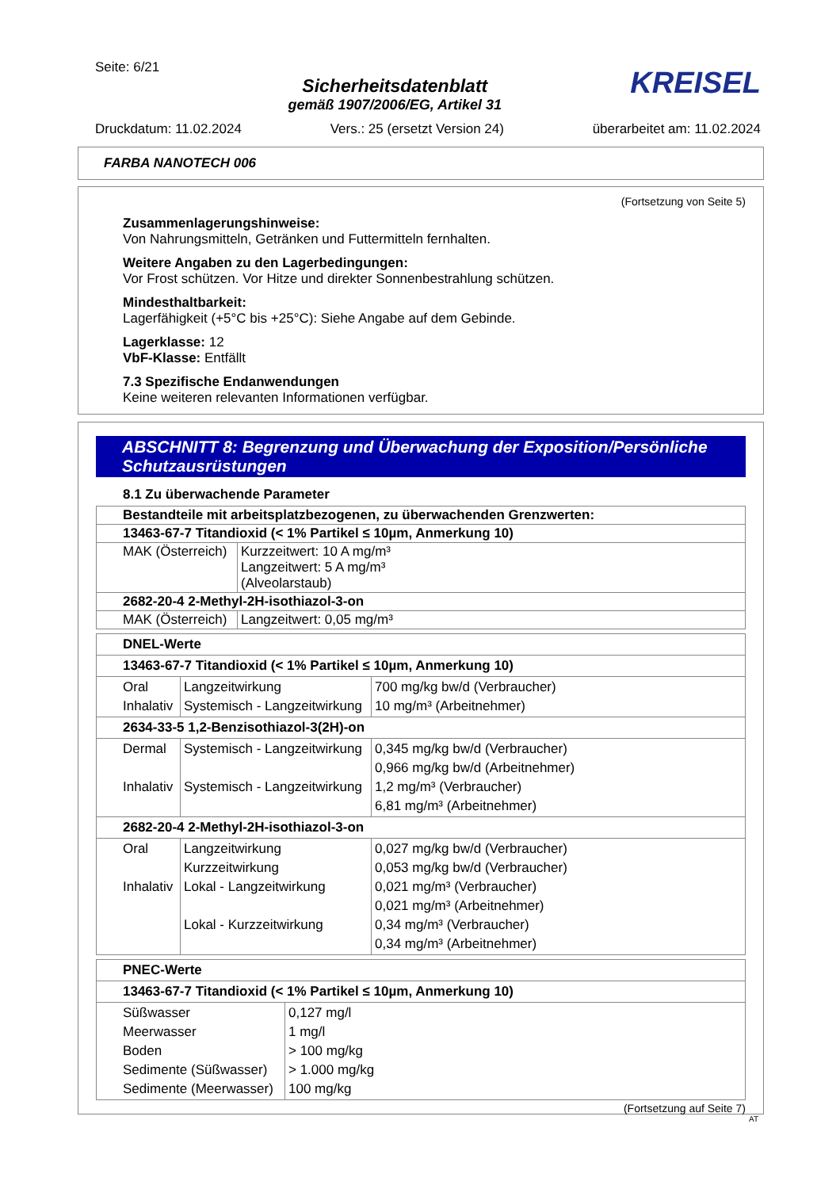Seite: 6/21
Sicherheitsdatenblatt
gemäß 1907/2006/EG, Artikel 31
KREISEL
Druckdatum: 11.02.2024 Vers.: 25 (ersetzt Version 24) überarbeitet am: 11.02.2024
FARBA NANOTECH 006
(Fortsetzung von Seite 5)
Zusammenlagerungshinweise:
Von Nahrungsmitteln, Getränken und Futtermitteln fernhalten.
Weitere Angaben zu den Lagerbedingungen:
Vor Frost schützen. Vor Hitze und direkter Sonnenbestrahlung schützen.
Mindesthaltbarkeit:
Lagerfähigkeit (+5°C bis +25°C): Siehe Angabe auf dem Gebinde.
Lagerklasse: 12
VbF-Klasse: Entfällt
7.3 Spezifische Endanwendungen
Keine weiteren relevanten Informationen verfügbar.
ABSCHNITT 8: Begrenzung und Überwachung der Exposition/Persönliche Schutzausrüstungen
8.1 Zu überwachende Parameter
| Bestandteile mit arbeitsplatzbezogenen, zu überwachenden Grenzwerten: | |
| 13463-67-7 Titandioxid (< 1% Partikel ≤ 10µm, Anmerkung 10) | |
| MAK (Österreich) | Kurzzeitwert: 10 A mg/m³ Langzeitwert: 5 A mg/m³ (Alveolarstaub) |
| 2682-20-4 2-Methyl-2H-isothiazol-3-on | |
| MAK (Österreich) | Langzeitwert: 0,05 mg/m³ |
| DNEL-Werte | | |
| 13463-67-7 Titandioxid (< 1% Partikel ≤ 10µm, Anmerkung 10) | | |
| Oral Inhalativ | Langzeitwirkung Systemisch - Langzeitwirkung | 700 mg/kg bw/d (Verbraucher) 10 mg/m³ (Arbeitnehmer) |
| 2634-33-5 1,2-Benzisothiazol-3(2H)-on | | |
| Dermal Inhalativ | Systemisch - Langzeitwirkung Systemisch - Langzeitwirkung | 0,345 mg/kg bw/d (Verbraucher) 0,966 mg/kg bw/d (Arbeitnehmer) 1,2 mg/m³ (Verbraucher) 6,81 mg/m³ (Arbeitnehmer) |
| 2682-20-4 2-Methyl-2H-isothiazol-3-on | | |
| Oral Inhalativ | Langzeitwirkung Kurzzeitwirkung Lokal - Langzeitwirkung Lokal - Kurzzeitwirkung | 0,027 mg/kg bw/d (Verbraucher) 0,053 mg/kg bw/d (Verbraucher) 0,021 mg/m³ (Verbraucher) 0,021 mg/m³ (Arbeitnehmer) 0,34 mg/m³ (Verbraucher) 0,34 mg/m³ (Arbeitnehmer) |
| PNEC-Werte | |
| 13463-67-7 Titandioxid (< 1% Partikel ≤ 10µm, Anmerkung 10) | |
| Süßwasser Meerwasser Boden Sedimente (Süßwasser) Sedimente (Meerwasser) | 0,127 mg/l 1 mg/l > 100 mg/kg > 1.000 mg/kg 100 mg/kg |
(Fortsetzung auf Seite 7)
AT